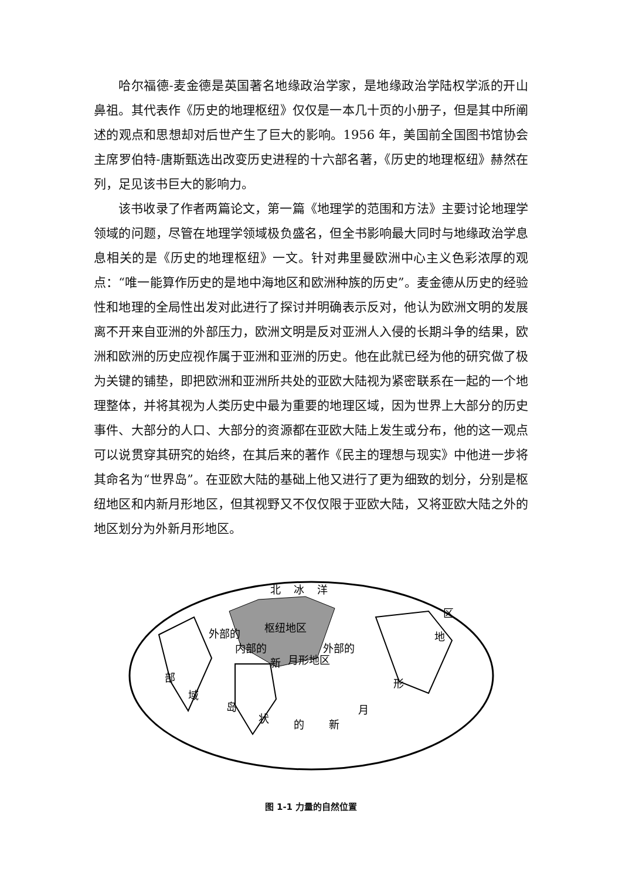哈尔福德-麦金德是英国著名地缘政治学家，是地缘政治学陆权学派的开山鼻祖。其代表作《历史的地理枢纽》仅仅是一本几十页的小册子，但是其中所阐述的观点和思想却对后世产生了巨大的影响。1956 年，美国前全国图书馆协会主席罗伯特-唐斯甄选出改变历史进程的十六部名著，《历史的地理枢纽》赫然在列，足见该书巨大的影响力。
该书收录了作者两篇论文，第一篇《地理学的范围和方法》主要讨论地理学领域的问题，尽管在地理学领域极负盛名，但全书影响最大同时与地缘政治学息息相关的是《历史的地理枢纽》一文。针对弗里曼欧洲中心主义色彩浓厚的观点：“唯一能算作历史的是地中海地区和欧洲种族的历史”。麦金德从历史的经验性和地理的全局性出发对此进行了探讨并明确表示反对，他认为欧洲文明的发展离不开来自亚洲的外部压力，欧洲文明是反对亚洲人入侵的长期斗争的结果，欧洲和欧洲的历史应视作属于亚洲和亚洲的历史。他在此就已经为他的研究做了极为关键的铺垫，即把欧洲和亚洲所共处的亚欧大陆视为紧密联系在一起的一个地理整体，并将其视为人类历史中最为重要的地理区域，因为世界上大部分的历史事件、大部分的人口、大部分的资源都在亚欧大陆上发生或分布，他的这一观点可以说贯穿其研究的始终，在其后来的著作《民主的理想与现实》中他进一步将其命名为“世界岛”。在亚欧大陆的基础上他又进行了更为细致的划分，分别是枢纽地区和内新月形地区，但其视野又不仅仅限于亚欧大陆，又将亚欧大陆之外的地区划分为外新月形地区。
北
冰
洋
枢纽地区
外部的
内部的
新
月形地区
外部的
岛
状
的
新
月
形
地
区
域
部
图 1-1 力量的自然位置